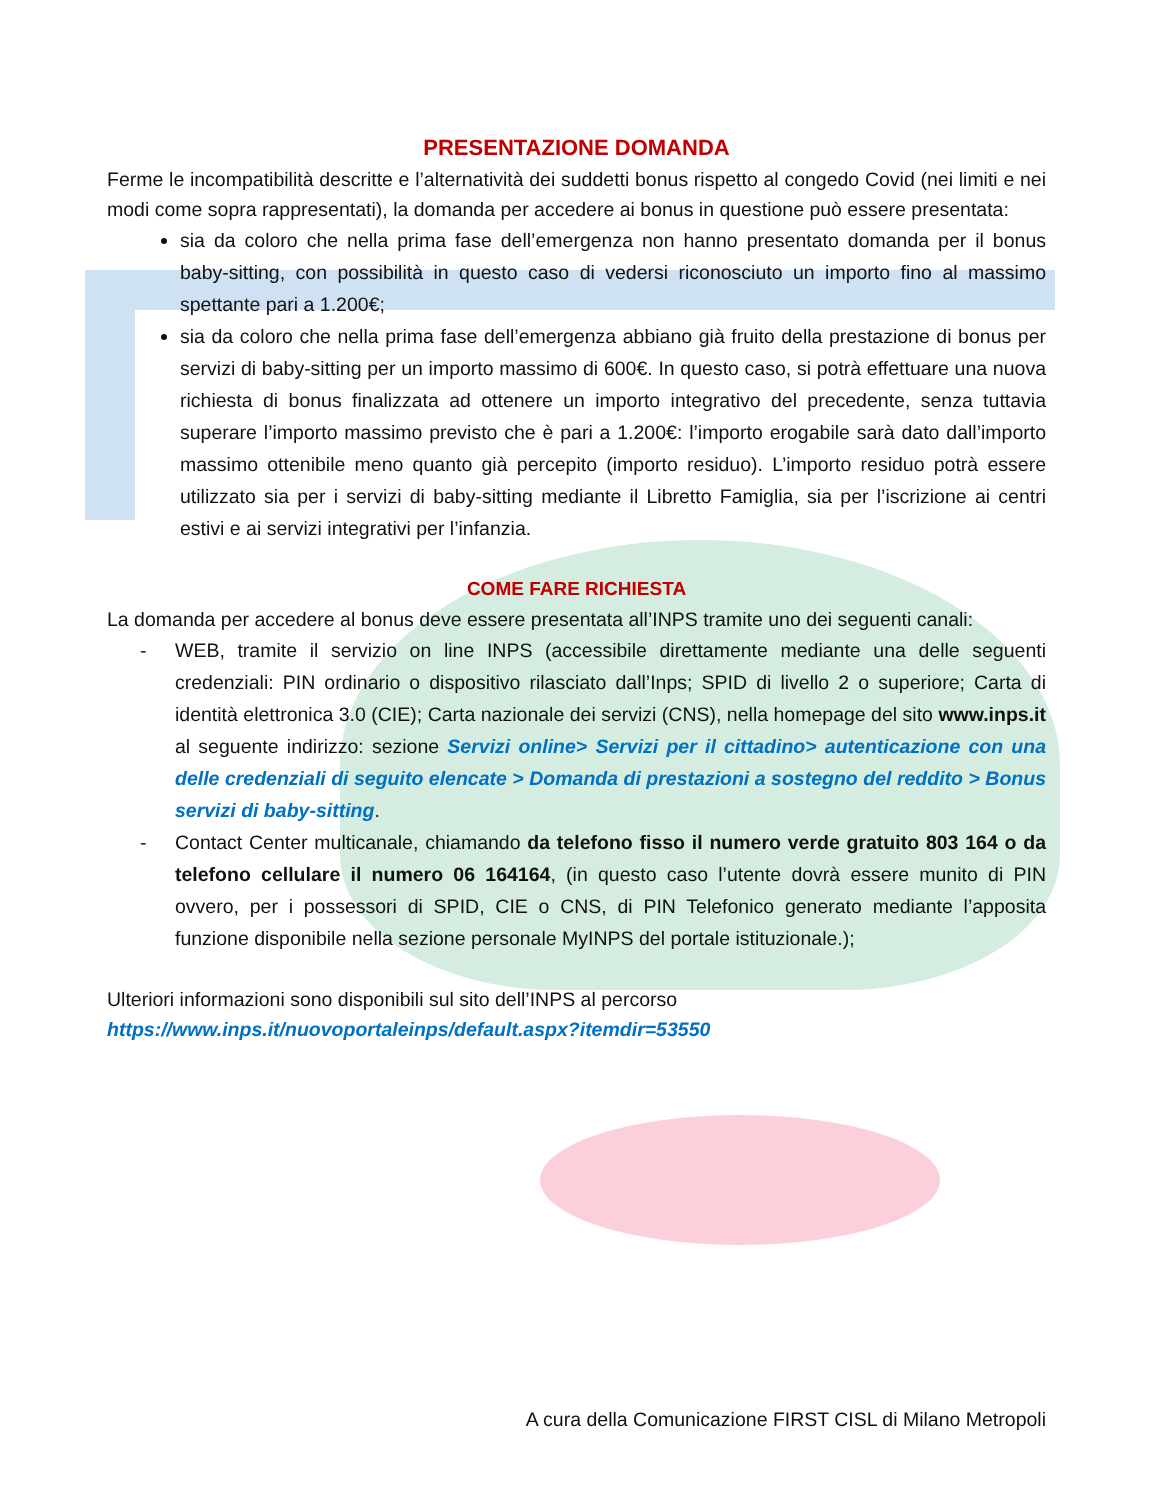PRESENTAZIONE DOMANDA
Ferme le incompatibilità descritte e l’alternatività dei suddetti bonus rispetto al congedo Covid (nei limiti e nei modi come sopra rappresentati), la domanda per accedere ai bonus in questione può essere presentata:
sia da coloro che nella prima fase dell’emergenza non hanno presentato domanda per il bonus baby-sitting, con possibilità in questo caso di vedersi riconosciuto un importo fino al massimo spettante pari a 1.200€;
sia da coloro che nella prima fase dell’emergenza abbiano già fruito della prestazione di bonus per servizi di baby-sitting per un importo massimo di 600€. In questo caso, si potrà effettuare una nuova richiesta di bonus finalizzata ad ottenere un importo integrativo del precedente, senza tuttavia superare l’importo massimo previsto che è pari a 1.200€: l’importo erogabile sarà dato dall’importo massimo ottenibile meno quanto già percepito (importo residuo). L’importo residuo potrà essere utilizzato sia per i servizi di baby-sitting mediante il Libretto Famiglia, sia per l’iscrizione ai centri estivi e ai servizi integrativi per l’infanzia.
COME FARE RICHIESTA
La domanda per accedere al bonus deve essere presentata all’INPS tramite uno dei seguenti canali:
- WEB, tramite il servizio on line INPS (accessibile direttamente mediante una delle seguenti credenziali: PIN ordinario o dispositivo rilasciato dall’Inps; SPID di livello 2 o superiore; Carta di identità elettronica 3.0 (CIE); Carta nazionale dei servizi (CNS), nella homepage del sito www.inps.it al seguente indirizzo: sezione Servizi online> Servizi per il cittadino> autenticazione con una delle credenziali di seguito elencate > Domanda di prestazioni a sostegno del reddito > Bonus servizi di baby-sitting.
- Contact Center multicanale, chiamando da telefono fisso il numero verde gratuito 803 164 o da telefono cellulare il numero 06 164164, (in questo caso l’utente dovrà essere munito di PIN ovvero, per i possessori di SPID, CIE o CNS, di PIN Telefonico generato mediante l’apposita funzione disponibile nella sezione personale MyINPS del portale istituzionale.);
Ulteriori informazioni sono disponibili sul sito dell’INPS al percorso
https://www.inps.it/nuovoportaleinps/default.aspx?itemdir=53550
A cura della Comunicazione FIRST CISL di Milano Metropoli